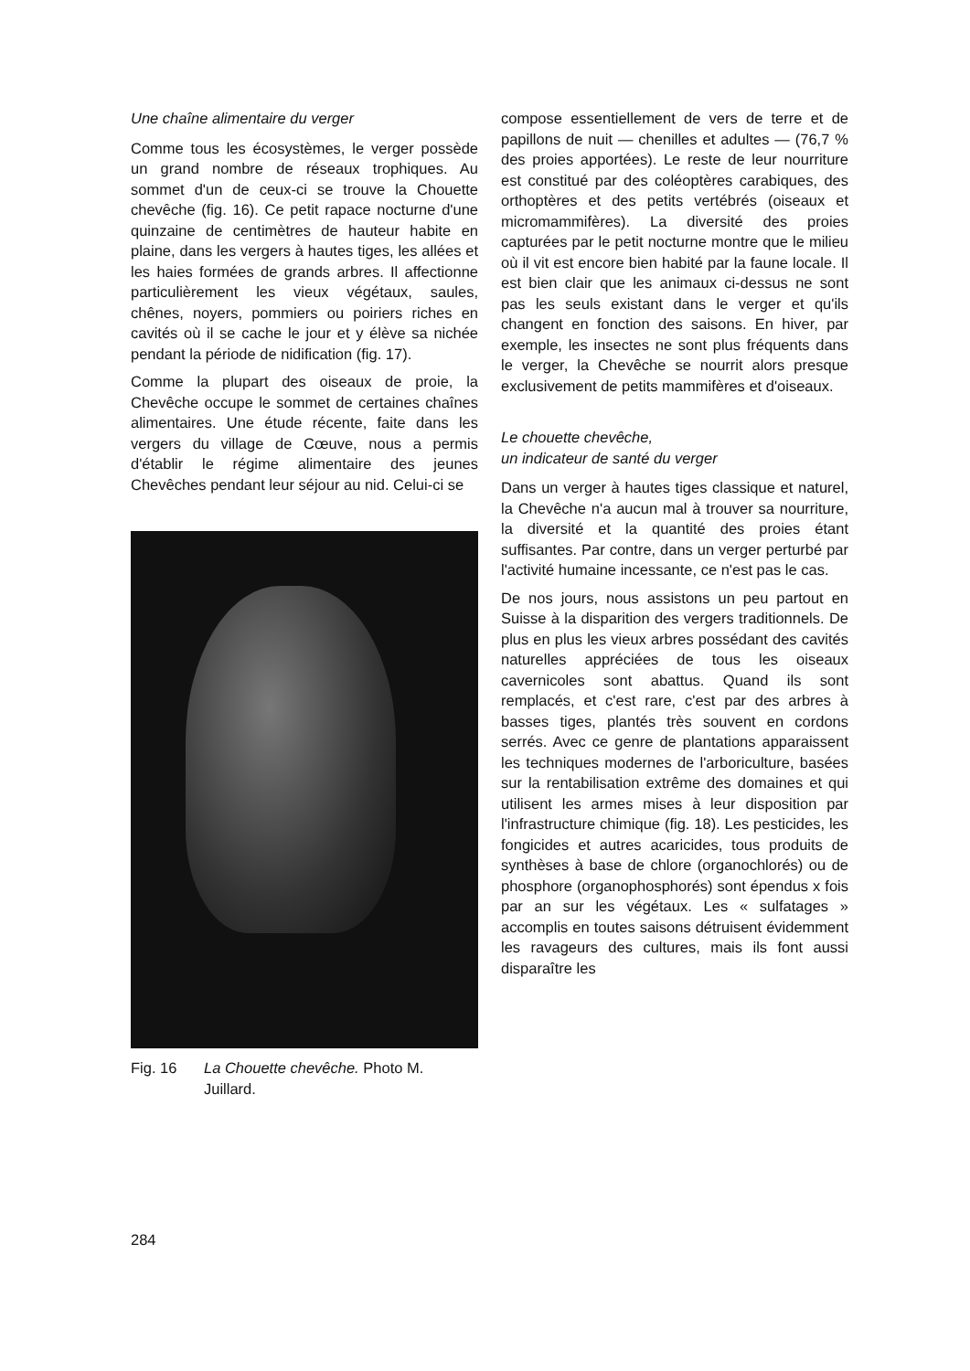Une chaîne alimentaire du verger
Comme tous les écosystèmes, le verger possède un grand nombre de réseaux trophiques. Au sommet d'un de ceux-ci se trouve la Chouette chevêche (fig. 16). Ce petit rapace nocturne d'une quinzaine de centimètres de hauteur habite en plaine, dans les vergers à hautes tiges, les allées et les haies formées de grands arbres. Il affectionne particulièrement les vieux végétaux, saules, chênes, noyers, pommiers ou poiriers riches en cavités où il se cache le jour et y élève sa nichée pendant la période de nidification (fig. 17).
Comme la plupart des oiseaux de proie, la Chevêche occupe le sommet de certaines chaînes alimentaires. Une étude récente, faite dans les vergers du village de Cœuve, nous a permis d'établir le régime alimentaire des jeunes Chevêches pendant leur séjour au nid. Celui-ci se
Fig. 16 La Chouette chevêche. Photo M. Juillard.
compose essentiellement de vers de terre et de papillons de nuit — chenilles et adultes — (76,7 % des proies apportées). Le reste de leur nourriture est constitué par des coléoptères carabiques, des orthoptères et des petits vertébrés (oiseaux et micromammifères). La diversité des proies capturées par le petit nocturne montre que le milieu où il vit est encore bien habité par la faune locale. Il est bien clair que les animaux ci-dessus ne sont pas les seuls existant dans le verger et qu'ils changent en fonction des saisons. En hiver, par exemple, les insectes ne sont plus fréquents dans le verger, la Chevêche se nourrit alors presque exclusivement de petits mammifères et d'oiseaux.
Le chouette chevêche,
un indicateur de santé du verger
Dans un verger à hautes tiges classique et naturel, la Chevêche n'a aucun mal à trouver sa nourriture, la diversité et la quantité des proies étant suffisantes. Par contre, dans un verger perturbé par l'activité humaine incessante, ce n'est pas le cas.
De nos jours, nous assistons un peu partout en Suisse à la disparition des vergers traditionnels. De plus en plus les vieux arbres possédant des cavités naturelles appréciées de tous les oiseaux cavernicoles sont abattus. Quand ils sont remplacés, et c'est rare, c'est par des arbres à basses tiges, plantés très souvent en cordons serrés. Avec ce genre de plantations apparaissent les techniques modernes de l'arboriculture, basées sur la rentabilisation extrême des domaines et qui utilisent les armes mises à leur disposition par l'infrastructure chimique (fig. 18). Les pesticides, les fongicides et autres acaricides, tous produits de synthèses à base de chlore (organochlorés) ou de phosphore (organophosphorés) sont épendus x fois par an sur les végétaux. Les « sulfatages » accomplis en toutes saisons détruisent évidemment les ravageurs des cultures, mais ils font aussi disparaître les
284